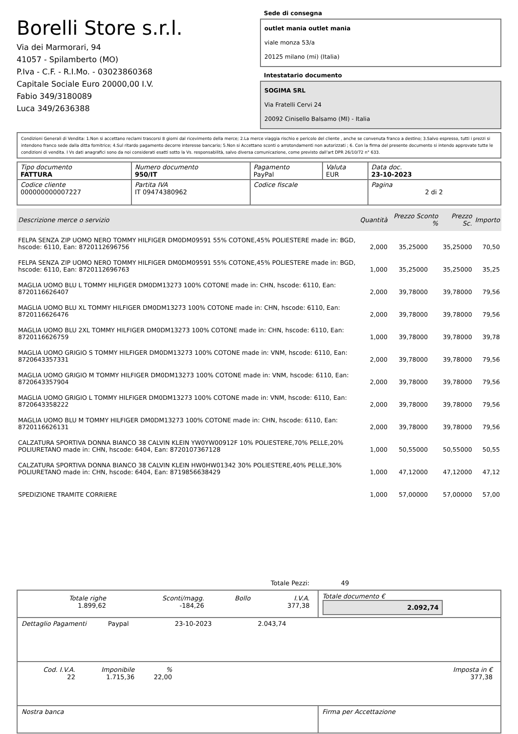Borelli Store s.r.l.
Via dei Marmorari, 94
41057 - Spilamberto (MO)
P.Iva - C.F. - R.I.Mo. - 03023860368
Capitale Sociale Euro 20000,00 I.V.
Fabio 349/3180089
Luca 349/2636388
Sede di consegna
outlet mania outlet mania
viale monza 53/a
20125 milano (mi) (Italia)
Intestatario documento
SOGIMA SRL
Via Fratelli Cervi 24
20092 Cinisello Balsamo (MI) - Italia
Condizioni Generali di Vendita: 1.Non si accettano reclami trascorsi 8 giorni dal ricevimento della merce; 2.La merce viaggia rischio e pericolo del cliente , anche se convenuta franco a destino; 3.Salvo espresso, tutti i prezzi si intendono franco sede dalla ditta fornitrice; 4.Sul ritardo pagamento decorre interesse bancario; 5.Non si Accettano sconti o arrotondamenti non autorizzati ; 6. Con la firma del presente documento si intendo approvate tutte le condizioni di vendita. I Vs dati anagrafici sono da noi considerati esatti sotto la Vs. responsabilità, salvo diversa comunicazione, come previsto dall'art DPR 26/10/72 n° 633.
| Tipo documento FATTURA | Numero documento 950/IT | Pagamento PayPal | Valuta EUR | Data doc. 23-10-2023 |
| Codice cliente 000000000007227 | Partita IVA IT 09474380962 | Codice fiscale | | Pagina 2 di 2 |
| Descrizione merce o servizio | Quantità | Prezzo Sconto % | | Prezzo Sc. | Importo |
| --- | --- | --- | --- | --- | --- |
| FELPA SENZA ZIP UOMO NERO TOMMY HILFIGER DM0DM09591 55% COTONE,45% POLIESTERE made in: BGD, hscode: 6110, Ean: 8720112696756 | 2,000 | 35,25000 | | 35,25000 | 70,50 |
| FELPA SENZA ZIP UOMO NERO TOMMY HILFIGER DM0DM09591 55% COTONE,45% POLIESTERE made in: BGD, hscode: 6110, Ean: 8720112696763 | 1,000 | 35,25000 | | 35,25000 | 35,25 |
| MAGLIA UOMO BLU L TOMMY HILFIGER DM0DM13273 100% COTONE made in: CHN, hscode: 6110, Ean: 8720116626407 | 2,000 | 39,78000 | | 39,78000 | 79,56 |
| MAGLIA UOMO BLU XL TOMMY HILFIGER DM0DM13273 100% COTONE made in: CHN, hscode: 6110, Ean: 8720116626476 | 2,000 | 39,78000 | | 39,78000 | 79,56 |
| MAGLIA UOMO BLU 2XL TOMMY HILFIGER DM0DM13273 100% COTONE made in: CHN, hscode: 6110, Ean: 8720116626759 | 1,000 | 39,78000 | | 39,78000 | 39,78 |
| MAGLIA UOMO GRIGIO S TOMMY HILFIGER DM0DM13273 100% COTONE made in: VNM, hscode: 6110, Ean: 8720643357331 | 2,000 | 39,78000 | | 39,78000 | 79,56 |
| MAGLIA UOMO GRIGIO M TOMMY HILFIGER DM0DM13273 100% COTONE made in: VNM, hscode: 6110, Ean: 8720643357904 | 2,000 | 39,78000 | | 39,78000 | 79,56 |
| MAGLIA UOMO GRIGIO L TOMMY HILFIGER DM0DM13273 100% COTONE made in: VNM, hscode: 6110, Ean: 8720643358222 | 2,000 | 39,78000 | | 39,78000 | 79,56 |
| MAGLIA UOMO BLU M TOMMY HILFIGER DM0DM13273 100% COTONE made in: CHN, hscode: 6110, Ean: 8720116626131 | 2,000 | 39,78000 | | 39,78000 | 79,56 |
| CALZATURA SPORTIVA DONNA BIANCO 38 CALVIN KLEIN YW0YW00912F 10% POLIESTERE,70% PELLE,20% POLIURETANO made in: CHN, hscode: 6404, Ean: 8720107367128 | 1,000 | 50,55000 | | 50,55000 | 50,55 |
| CALZATURA SPORTIVA DONNA BIANCO 38 CALVIN KLEIN HW0HW01342 30% POLIESTERE,40% PELLE,30% POLIURETANO made in: CHN, hscode: 6404, Ean: 8719856638429 | 1,000 | 47,12000 | | 47,12000 | 47,12 |
| SPEDIZIONE TRAMITE CORRIERE | 1,000 | 57,00000 | | 57,00000 | 57,00 |
Totale Pezzi: 49
| / Totale righe 1.899,62 / Sconti/magg. -184,26 / Bollo / I.V.A. 377,38 / | Totale documento € 2.092,74 |
| Dettaglio Pagamenti Paypal 23-10-2023 2.043,74 | |
| / Cod. I.V.A. 22 / Imponibile 1.715,36 / % 22,00 / / Imposta in € 377,38 / | |
| Nostra banca | Firma per Accettazione |